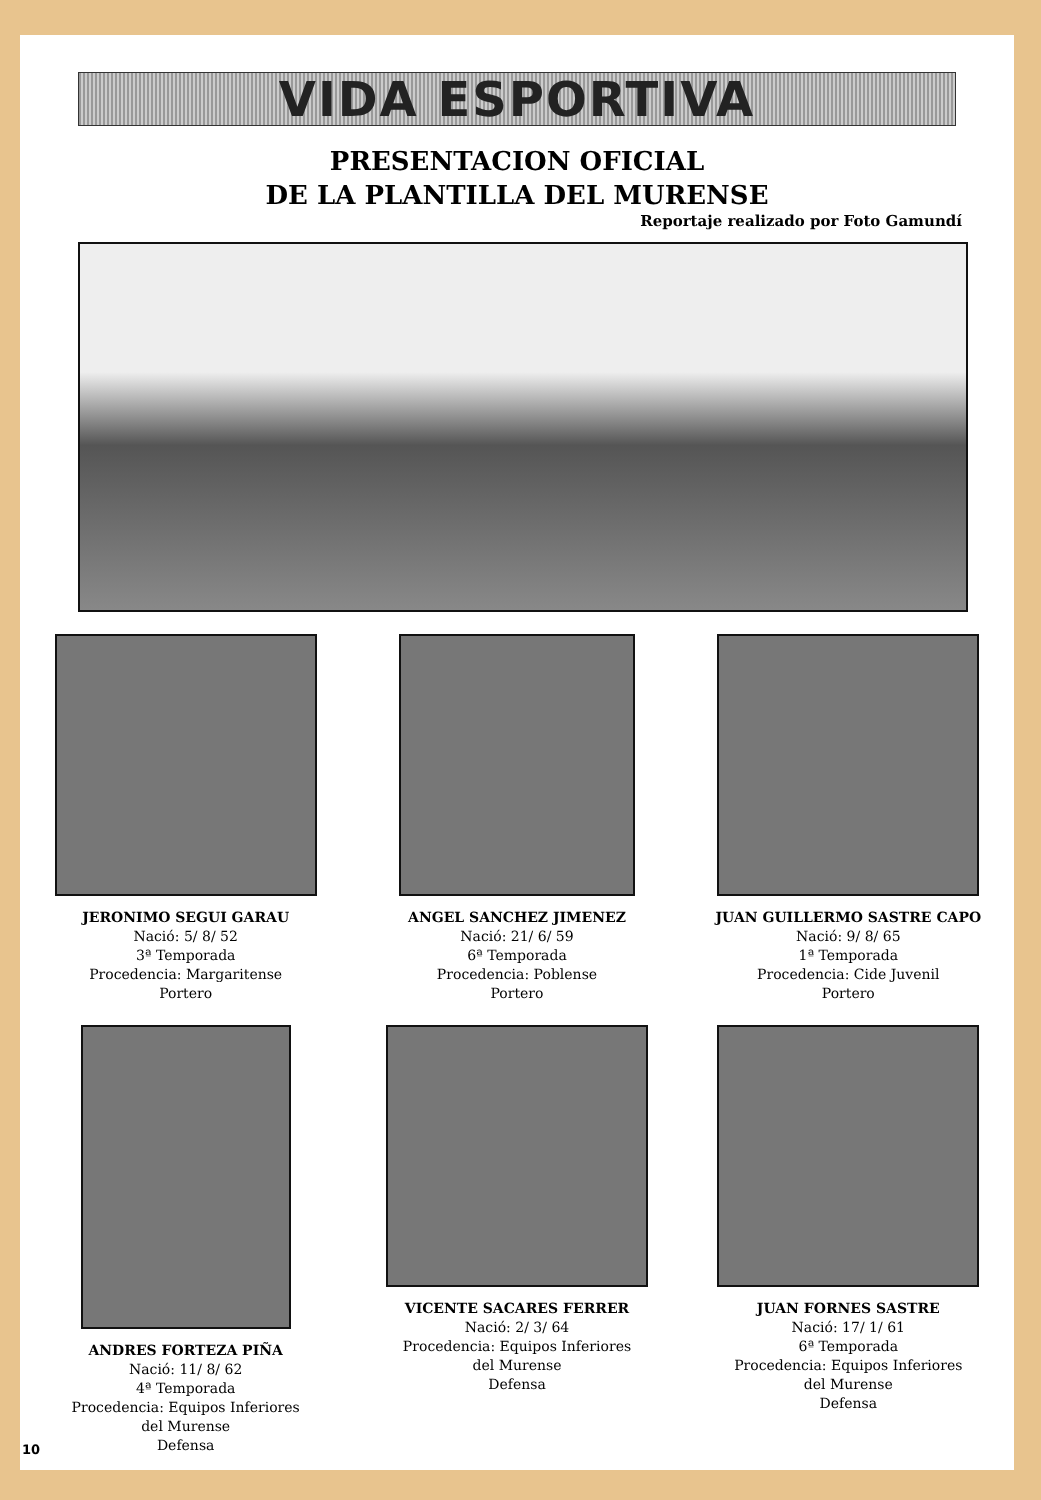VIDA ESPORTIVA
PRESENTACION OFICIAL
DE LA PLANTILLA DEL MURENSE
Reportaje realizado por Foto Gamundí
JERONIMO SEGUI GARAU
Nació: 5/ 8/ 52
3ª Temporada
Procedencia: Margaritense
Portero
ANGEL SANCHEZ JIMENEZ
Nació: 21/ 6/ 59
6ª Temporada
Procedencia: Poblense
Portero
JUAN GUILLERMO SASTRE CAPO
Nació: 9/ 8/ 65
1ª Temporada
Procedencia: Cide Juvenil
Portero
ANDRES FORTEZA PIÑA
Nació: 11/ 8/ 62
4ª Temporada
Procedencia: Equipos Inferiores
del Murense
Defensa
VICENTE SACARES FERRER
Nació: 2/ 3/ 64
Procedencia: Equipos Inferiores
del Murense
Defensa
JUAN FORNES SASTRE
Nació: 17/ 1/ 61
6ª Temporada
Procedencia: Equipos Inferiores
del Murense
Defensa
10